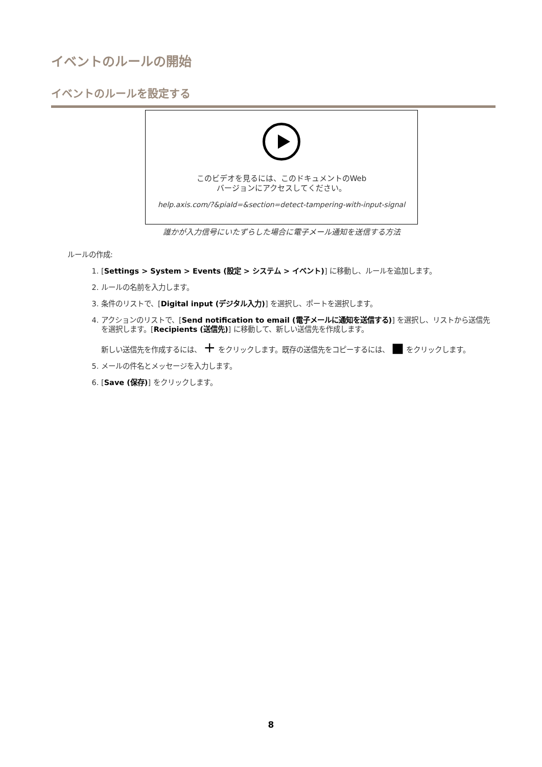イベントのルールの開始
イベントのルールを設定する
このビデオを見るには、このドキュメントのWeb
バージョンにアクセスしてください。
help.axis.com/?&piaId=&section=detect-tampering-with-input-signal
誰かが入力信号にいたずらした場合に電子メール通知を送信する方法
ルールの作成:
1. [Settings > System > Events (設定 > システム > イベント)] に移動し、ルールを追加します。
2. ルールの名前を入力します。
3. 条件のリストで、[Digital input (デジタル入力)] を選択し、ポートを選択します。
4. アクションのリストで、[Send notification to email (電子メールに通知を送信する)] を選択し、リストから送信先を選択します。[Recipients (送信先)] に移動して、新しい送信先を作成します。
新しい送信先を作成するには、 + をクリックします。既存の送信先をコピーするには、 ■ をクリックします。
5. メールの件名とメッセージを入力します。
6. [Save (保存)] をクリックします。
8